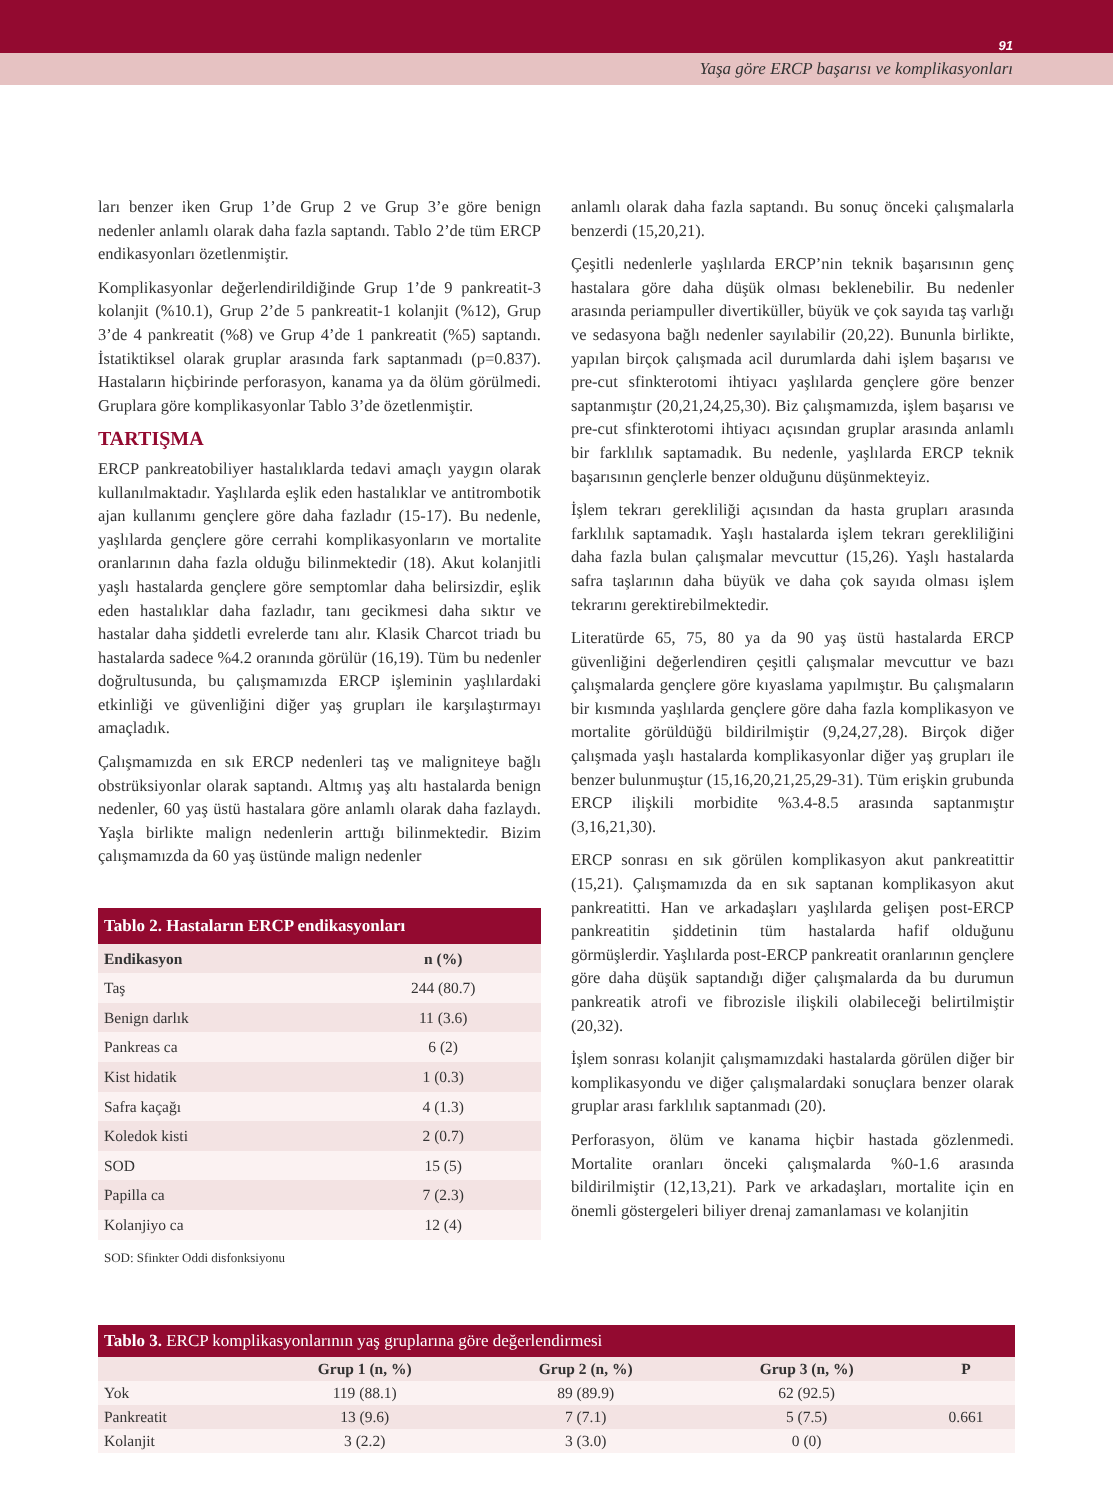91
Yaşa göre ERCP başarısı ve komplikasyonları
ları benzer iken Grup 1’de Grup 2 ve Grup 3’e göre benign nedenler anlamlı olarak daha fazla saptandı. Tablo 2’de tüm ERCP endikasyonları özetlenmiştir.
Komplikasyonlar değerlendirildiğinde Grup 1’de 9 pankreatit-3 kolanjit (%10.1), Grup 2’de 5 pankreatit-1 kolanjit (%12), Grup 3’de 4 pankreatit (%8) ve Grup 4’de 1 pankreatit (%5) saptandı. İstatiktiksel olarak gruplar arasında fark saptanmadı (p=0.837). Hastaların hiçbirinde perforasyon, kanama ya da ölüm görülmedi. Gruplara göre komplikasyonlar Tablo 3’de özetlenmiştir.
TARTIŞMA
ERCP pankreatobiliyer hastalıklarda tedavi amaçlı yaygın olarak kullanılmaktadır. Yaşlılarda eşlik eden hastalıklar ve antitrombotik ajan kullanımı gençlere göre daha fazladır (15-17). Bu nedenle, yaşlılarda gençlere göre cerrahi komplikasyonların ve mortalite oranlarının daha fazla olduğu bilinmektedir (18). Akut kolanjitli yaşlı hastalarda gençlere göre semptomlar daha belirsizdir, eşlik eden hastalıklar daha fazladır, tanı gecikmesi daha sıktır ve hastalar daha şiddetli evrelerde tanı alır. Klasik Charcot triadı bu hastalarda sadece %4.2 oranında görülür (16,19). Tüm bu nedenler doğrultusunda, bu çalışmamızda ERCP işleminin yaşlılardaki etkinliği ve güvenliğini diğer yaş grupları ile karşılaştırmayı amaçladık.
Çalışmamızda en sık ERCP nedenleri taş ve maligniteye bağlı obstrüksiyonlar olarak saptandı. Altmış yaş altı hastalarda benign nedenler, 60 yaş üstü hastalara göre anlamlı olarak daha fazlaydı. Yaşla birlikte malign nedenlerin arttığı bilinmektedir. Bizim çalışmamızda da 60 yaş üstünde malign nedenler
Tablo 2. Hastaların ERCP endikasyonları
| Endikasyon | n (%) |
| --- | --- |
| Taş | 244 (80.7) |
| Benign darlık | 11 (3.6) |
| Pankreas ca | 6 (2) |
| Kist hidatik | 1 (0.3) |
| Safra kaçağı | 4 (1.3) |
| Koledok kisti | 2 (0.7) |
| SOD | 15 (5) |
| Papilla ca | 7 (2.3) |
| Kolanjiyo ca | 12 (4) |
SOD: Sfinkter Oddi disfonksiyonu
anlamlı olarak daha fazla saptandı. Bu sonuç önceki çalışmalarla benzerdi (15,20,21).
Çeşitli nedenlerle yaşlılarda ERCP’nin teknik başarısının genç hastalara göre daha düşük olması beklenebilir. Bu nedenler arasında periampuller divertiküller, büyük ve çok sayıda taş varlığı ve sedasyona bağlı nedenler sayılabilir (20,22). Bununla birlikte, yapılan birçok çalışmada acil durumlarda dahi işlem başarısı ve pre-cut sfinkterotomi ihtiyacı yaşlılarda gençlere göre benzer saptanmıştır (20,21,24,25,30). Biz çalışmamızda, işlem başarısı ve pre-cut sfinkterotomi ihtiyacı açısından gruplar arasında anlamlı bir farklılık saptamadık. Bu nedenle, yaşlılarda ERCP teknik başarısının gençlerle benzer olduğunu düşünmekteyiz.
İşlem tekrarı gerekliliği açısından da hasta grupları arasında farklılık saptamadık. Yaşlı hastalarda işlem tekrarı gerekliliğini daha fazla bulan çalışmalar mevcuttur (15,26). Yaşlı hastalarda safra taşlarının daha büyük ve daha çok sayıda olması işlem tekrarını gerektirebilmektedir.
Literatürde 65, 75, 80 ya da 90 yaş üstü hastalarda ERCP güvenliğini değerlendiren çeşitli çalışmalar mevcuttur ve bazı çalışmalarda gençlere göre kıyaslama yapılmıştır. Bu çalışmaların bir kısmında yaşlılarda gençlere göre daha fazla komplikasyon ve mortalite görüldüğü bildirilmiştir (9,24,27,28). Birçok diğer çalışmada yaşlı hastalarda komplikasyonlar diğer yaş grupları ile benzer bulunmuştur (15,16,20,21,25,29-31). Tüm erişkin grubunda ERCP ilişkili morbidite %3.4-8.5 arasında saptanmıştır (3,16,21,30).
ERCP sonrası en sık görülen komplikasyon akut pankreatittir (15,21). Çalışmamızda da en sık saptanan komplikasyon akut pankreatitti. Han ve arkadaşları yaşlılarda gelişen post-ERCP pankreatitin şiddetinin tüm hastalarda hafif olduğunu görmüşlerdir. Yaşlılarda post-ERCP pankreatit oranlarının gençlere göre daha düşük saptandığı diğer çalışmalarda da bu durumun pankreatik atrofi ve fibrozisle ilişkili olabileceği belirtilmiştir (20,32).
İşlem sonrası kolanjit çalışmamızdaki hastalarda görülen diğer bir komplikasyondu ve diğer çalışmalardaki sonuçlara benzer olarak gruplar arası farklılık saptanmadı (20).
Perforasyon, ölüm ve kanama hiçbir hastada gözlenmedi. Mortalite oranları önceki çalışmalarda %0-1.6 arasında bildirilmiştir (12,13,21). Park ve arkadaşları, mortalite için en önemli göstergeleri biliyer drenaj zamanlaması ve kolanjitin
Tablo 3. ERCP komplikasyonlarının yaş gruplarına göre değerlendirmesi
| | Grup 1 (n, %) | Grup 2 (n, %) | Grup 3 (n, %) | P |
| --- | --- | --- | --- | --- |
| Yok | 119 (88.1) | 89 (89.9) | 62 (92.5) | |
| Pankreatit | 13 (9.6) | 7 (7.1) | 5 (7.5) | 0.661 |
| Kolanjit | 3 (2.2) | 3 (3.0) | 0 (0) | |